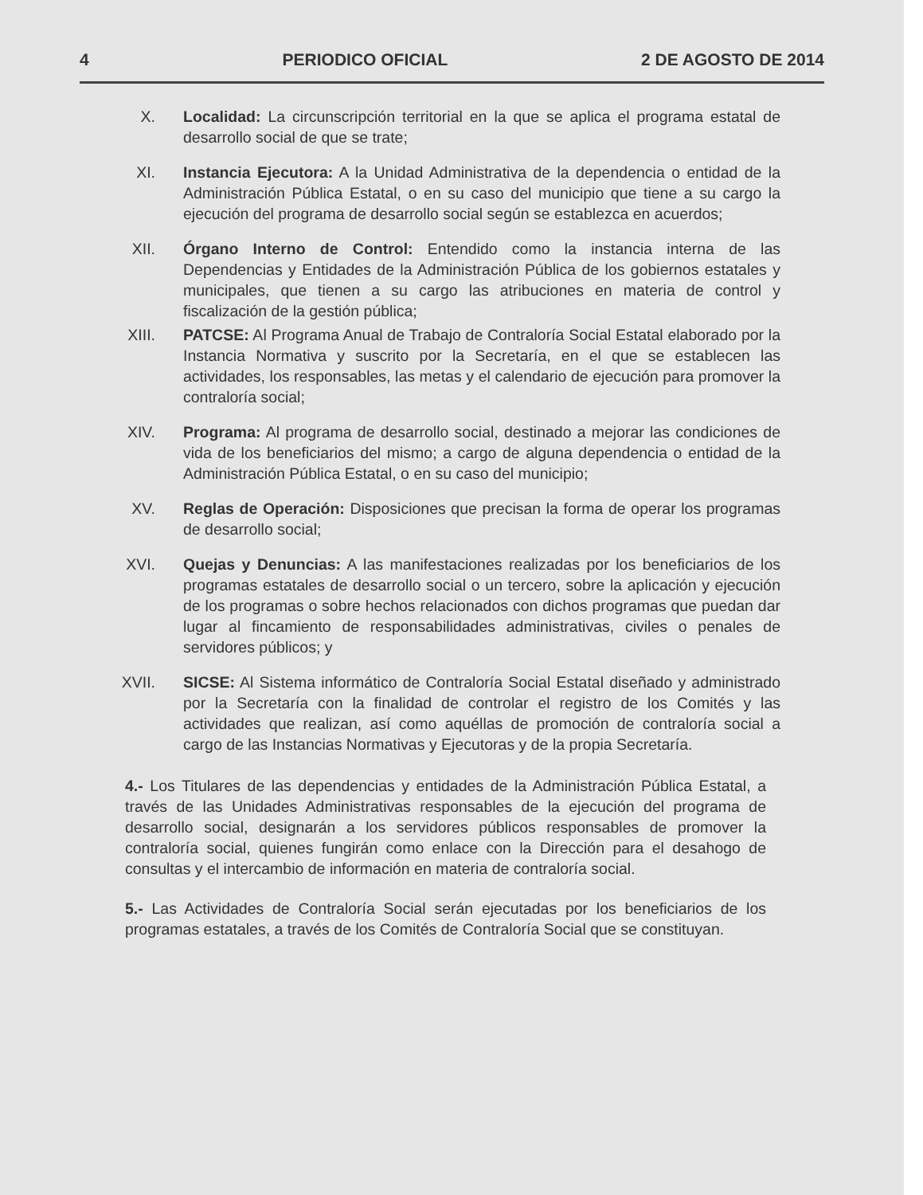4 PERIODICO OFICIAL 2 DE AGOSTO DE 2014
X. Localidad: La circunscripción territorial en la que se aplica el programa estatal de desarrollo social de que se trate;
XI. Instancia Ejecutora: A la Unidad Administrativa de la dependencia o entidad de la Administración Pública Estatal, o en su caso del municipio que tiene a su cargo la ejecución del programa de desarrollo social según se establezca en acuerdos;
XII. Órgano Interno de Control: Entendido como la instancia interna de las Dependencias y Entidades de la Administración Pública de los gobiernos estatales y municipales, que tienen a su cargo las atribuciones en materia de control y fiscalización de la gestión pública;
XIII. PATCSE: Al Programa Anual de Trabajo de Contraloría Social Estatal elaborado por la Instancia Normativa y suscrito por la Secretaría, en el que se establecen las actividades, los responsables, las metas y el calendario de ejecución para promover la contraloría social;
XIV. Programa: Al programa de desarrollo social, destinado a mejorar las condiciones de vida de los beneficiarios del mismo; a cargo de alguna dependencia o entidad de la Administración Pública Estatal, o en su caso del municipio;
XV. Reglas de Operación: Disposiciones que precisan la forma de operar los programas de desarrollo social;
XVI. Quejas y Denuncias: A las manifestaciones realizadas por los beneficiarios de los programas estatales de desarrollo social o un tercero, sobre la aplicación y ejecución de los programas o sobre hechos relacionados con dichos programas que puedan dar lugar al fincamiento de responsabilidades administrativas, civiles o penales de servidores públicos; y
XVII. SICSE: Al Sistema informático de Contraloría Social Estatal diseñado y administrado por la Secretaría con la finalidad de controlar el registro de los Comités y las actividades que realizan, así como aquéllas de promoción de contraloría social a cargo de las Instancias Normativas y Ejecutoras y de la propia Secretaría.
4.- Los Titulares de las dependencias y entidades de la Administración Pública Estatal, a través de las Unidades Administrativas responsables de la ejecución del programa de desarrollo social, designarán a los servidores públicos responsables de promover la contraloría social, quienes fungirán como enlace con la Dirección para el desahogo de consultas y el intercambio de información en materia de contraloría social.
5.- Las Actividades de Contraloría Social serán ejecutadas por los beneficiarios de los programas estatales, a través de los Comités de Contraloría Social que se constituyan.